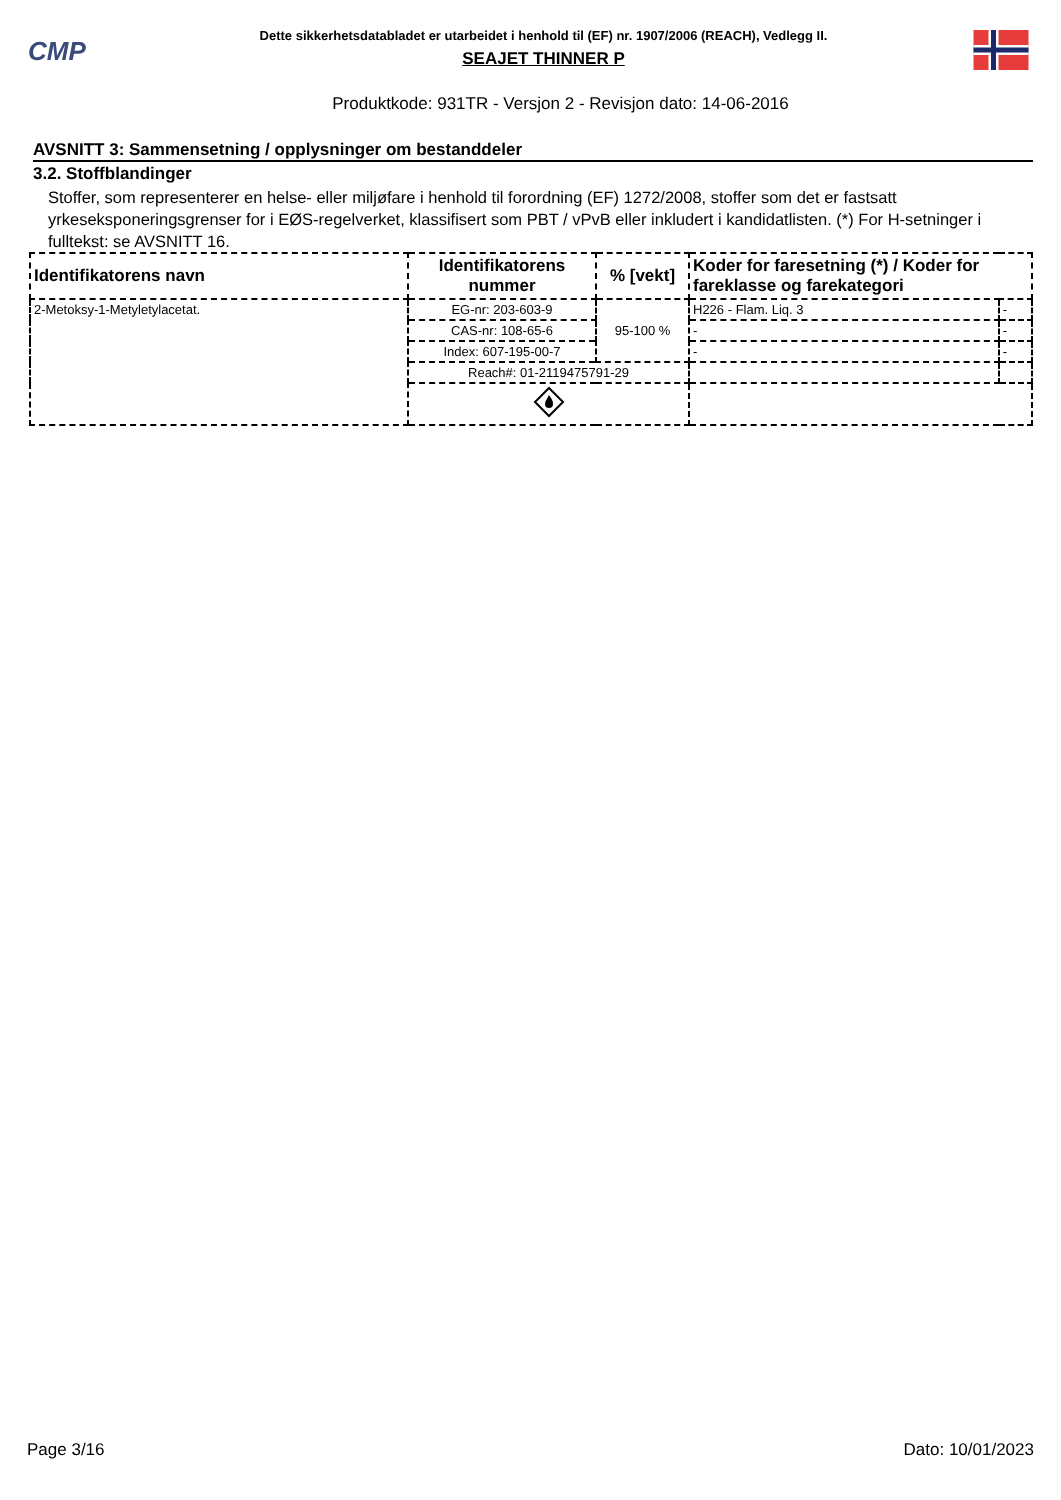CMP
Dette sikkerhetsdatabladet er utarbeidet i henhold til (EF) nr. 1907/2006 (REACH), Vedlegg II.
SEAJET THINNER P
Produktkode: 931TR - Versjon 2 - Revisjon dato: 14-06-2016
AVSNITT 3: Sammensetning / opplysninger om bestanddeler
3.2. Stoffblandinger
Stoffer, som representerer en helse- eller miljøfare i henhold til forordning (EF) 1272/2008, stoffer som det er fastsatt yrkeseksponeringsgrenser for i EØS-regelverket, klassifisert som PBT / vPvB eller inkludert i kandidatlisten. (*) For H-setninger i fulltekst: se AVSNITT 16.
| Identifikatorens navn | Identifikatorens nummer | % [vekt] | Koder for faresetning (*) / Koder for fareklasse og farekategori | |
| --- | --- | --- | --- | --- |
| 2-Metoksy-1-Metyletylacetat. | EG-nr: 203-603-9 | 95-100 % | H226 - Flam. Liq. 3 | - |
| | CAS-nr: 108-65-6 | | - | - |
| | Index: 607-195-00-7 | | - | - |
| | Reach#: 01-2119475791-29 | | | |
Page 3/16 Dato: 10/01/2023